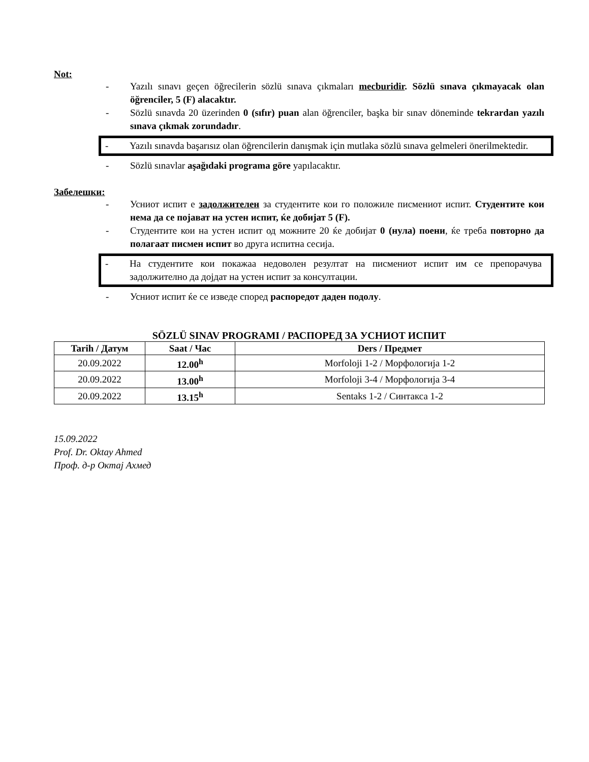Not:
- Yazılı sınavı geçen öğrecilerin sözlü sınava çıkmaları mecburidir. Sözlü sınava çıkmayacak olan öğrenciler, 5 (F) alacaktır.
- Sözlü sınavda 20 üzerinden 0 (sıfır) puan alan öğrenciler, başka bir sınav döneminde tekrardan yazılı sınava çıkmak zorundadır.
- Yazılı sınavda başarısız olan öğrencilerin danışmak için mutlaka sözlü sınava gelmeleri önerilmektedir.
- Sözlü sınavlar aşağıdaki programa göre yapılacaktır.
Забелешки:
- Усниот испит е задолжителен за студентите кои го положиле писмениот испит. Студентите кои нема да се појават на устен испит, ќе добијат 5 (F).
- Студентите кои на устен испит од можните 20 ќе добијат 0 (нула) поени, ќе треба повторно да полагаат писмен испит во друга испитна сесија.
- На студентите кои покажаа недоволен резултат на писмениот испит им се препорачува задолжително да дојдат на устен испит за консултации.
- Усниот испит ќе се изведе според распоредот даден подолу.
SÖZLÜ SINAV PROGRAMI / РАСПОРЕД ЗА УСНИОТ ИСПИТ
| Tarih / Датум | Saat / Час | Ders / Предмет |
| --- | --- | --- |
| 20.09.2022 | 12.00<sup>h</sup> | Morfoloji 1-2 / Морфологија 1-2 |
| 20.09.2022 | 13.00<sup>h</sup> | Morfoloji 3-4 / Морфологија 3-4 |
| 20.09.2022 | 13.15<sup>h</sup> | Sentaks 1-2 / Синтакса 1-2 |
15.09.2022
Prof. Dr. Oktay Ahmed
Проф. д-р Октај Ахмед